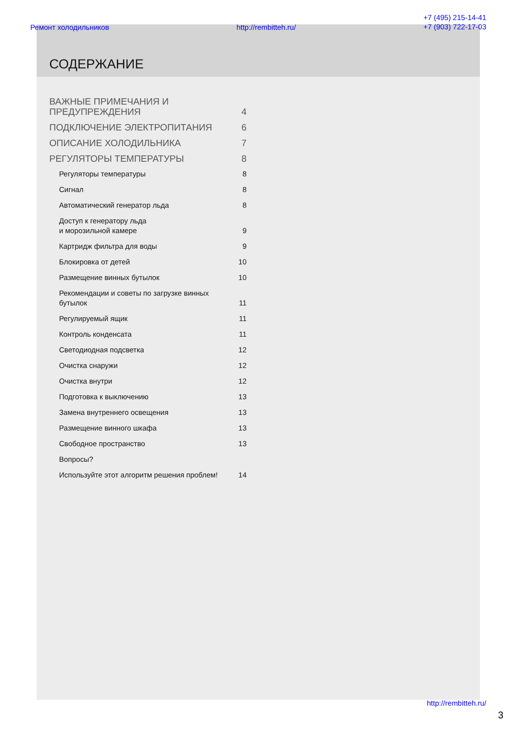Ремонт холодильников http://rembitteh.ru/ +7 (495) 215-14-41
+7 (903) 722-17-03
СОДЕРЖАНИЕ
| ВАЖНЫЕ ПРИМЕЧАНИЯ И ПРЕДУПРЕЖДЕНИЯ | 4 |
| ПОДКЛЮЧЕНИЕ ЭЛЕКТРОПИТАНИЯ | 6 |
| ОПИСАНИЕ ХОЛОДИЛЬНИКА | 7 |
| РЕГУЛЯТОРЫ ТЕМПЕРАТУРЫ | 8 |
| Регуляторы температуры | 8 |
| Сигнал | 8 |
| Автоматический генератор льда | 8 |
| Доступ к генератору льда и морозильной камере | 9 |
| Картридж фильтра для воды | 9 |
| Блокировка от детей | 10 |
| Размещение винных бутылок | 10 |
| Рекомендации и советы по загрузке винных бутылок | 11 |
| Регулируемый ящик | 11 |
| Контроль конденсата | 11 |
| Светодиодная подсветка | 12 |
| Очистка снаружи | 12 |
| Очистка внутри | 12 |
| Подготовка к выключению | 13 |
| Замена внутреннего освещения | 13 |
| Размещение винного шкафа | 13 |
| Свободное пространство | 13 |
| Вопросы? | |
| Используйте этот алгоритм решения проблем! | 14 |
http://rembitteh.ru/
3